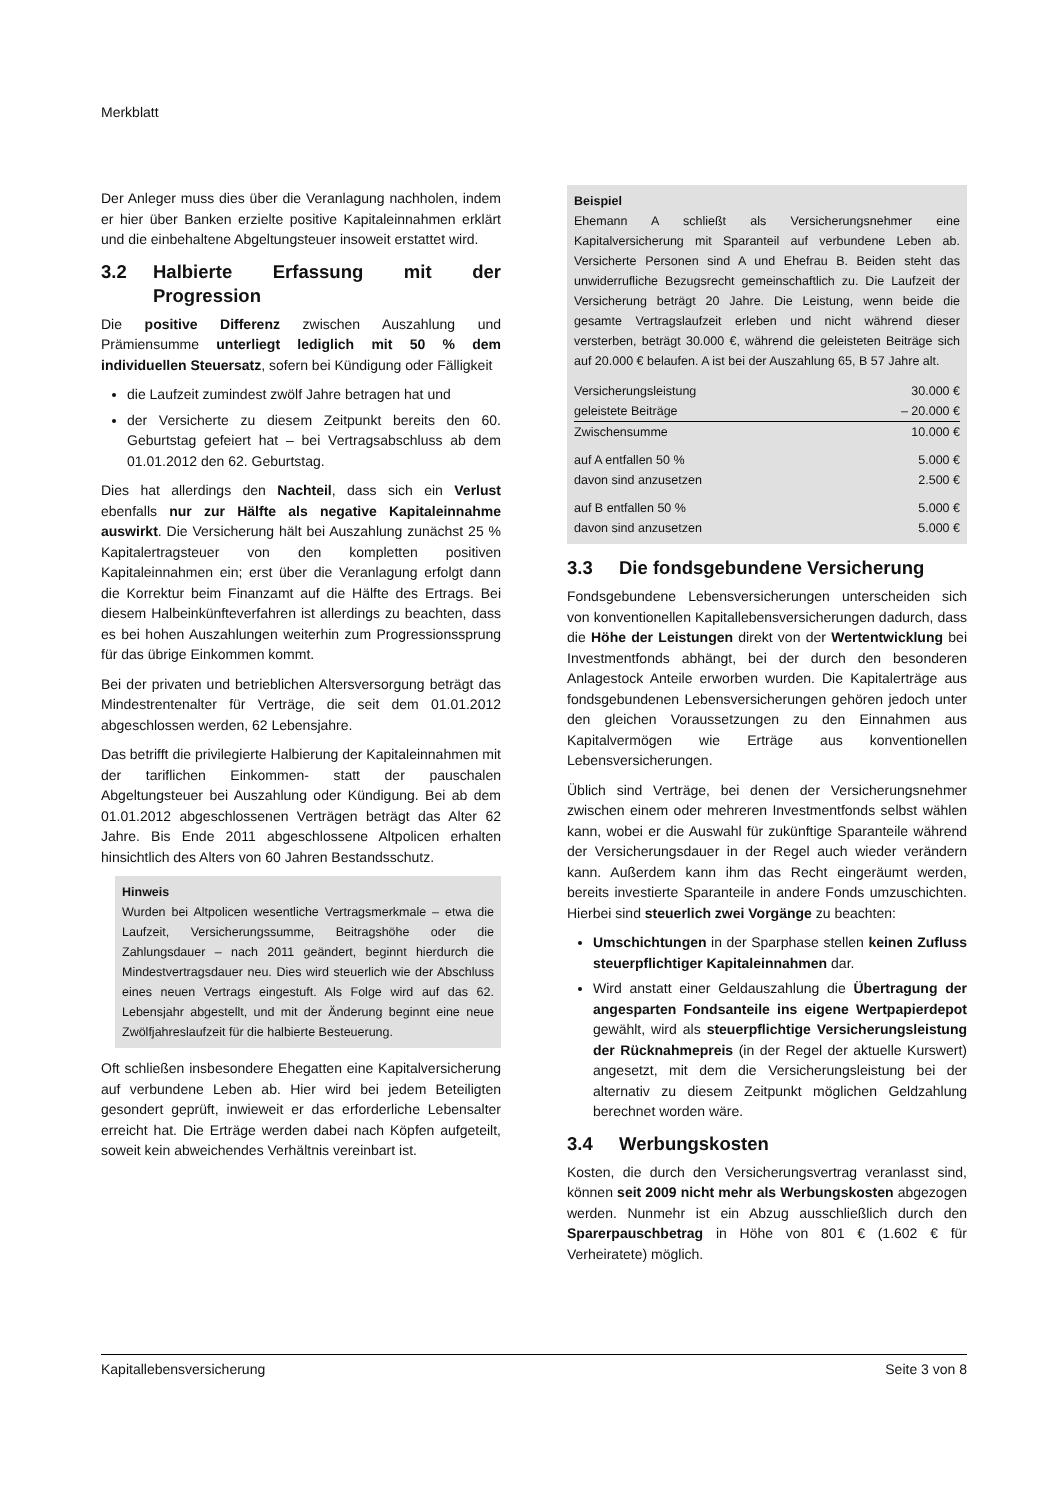Merkblatt
Der Anleger muss dies über die Veranlagung nachholen, indem er hier über Banken erzielte positive Kapitaleinnahmen erklärt und die einbehaltene Abgeltungsteuer insoweit erstattet wird.
3.2 Halbierte Erfassung mit der Progression
Die positive Differenz zwischen Auszahlung und Prämiensumme unterliegt lediglich mit 50 % dem individuellen Steuersatz, sofern bei Kündigung oder Fälligkeit
die Laufzeit zumindest zwölf Jahre betragen hat und
der Versicherte zu diesem Zeitpunkt bereits den 60. Geburtstag gefeiert hat – bei Vertragsabschluss ab dem 01.01.2012 den 62. Geburtstag.
Dies hat allerdings den Nachteil, dass sich ein Verlust ebenfalls nur zur Hälfte als negative Kapitaleinnahme auswirkt. Die Versicherung hält bei Auszahlung zunächst 25 % Kapitalertragsteuer von den kompletten positiven Kapitaleinnahmen ein; erst über die Veranlagung erfolgt dann die Korrektur beim Finanzamt auf die Hälfte des Ertrags. Bei diesem Halbeinkünfteverfahren ist allerdings zu beachten, dass es bei hohen Auszahlungen weiterhin zum Progressionssprung für das übrige Einkommen kommt.
Bei der privaten und betrieblichen Altersversorgung beträgt das Mindestrentenalter für Verträge, die seit dem 01.01.2012 abgeschlossen werden, 62 Lebensjahre.
Das betrifft die privilegierte Halbierung der Kapitaleinnahmen mit der tariflichen Einkommen- statt der pauschalen Abgeltungsteuer bei Auszahlung oder Kündigung. Bei ab dem 01.01.2012 abgeschlossenen Verträgen beträgt das Alter 62 Jahre. Bis Ende 2011 abgeschlossene Altpolicen erhalten hinsichtlich des Alters von 60 Jahren Bestandsschutz.
Hinweis
Wurden bei Altpolicen wesentliche Vertragsmerkmale – etwa die Laufzeit, Versicherungssumme, Beitragshöhe oder die Zahlungsdauer – nach 2011 geändert, beginnt hierdurch die Mindestvertragsdauer neu. Dies wird steuerlich wie der Abschluss eines neuen Vertrags eingestuft. Als Folge wird auf das 62. Lebensjahr abgestellt, und mit der Änderung beginnt eine neue Zwölfjahreslaufzeit für die halbierte Besteuerung.
Oft schließen insbesondere Ehegatten eine Kapitalversicherung auf verbundene Leben ab. Hier wird bei jedem Beteiligten gesondert geprüft, inwieweit er das erforderliche Lebensalter erreicht hat. Die Erträge werden dabei nach Köpfen aufgeteilt, soweit kein abweichendes Verhältnis vereinbart ist.
Beispiel
Ehemann A schließt als Versicherungsnehmer eine Kapitalversicherung mit Sparanteil auf verbundene Leben ab. Versicherte Personen sind A und Ehefrau B. Beiden steht das unwiderrufliche Bezugsrecht gemeinschaftlich zu. Die Laufzeit der Versicherung beträgt 20 Jahre. Die Leistung, wenn beide die gesamte Vertragslaufzeit erleben und nicht während dieser versterben, beträgt 30.000 €, während die geleisteten Beiträge sich auf 20.000 € belaufen. A ist bei der Auszahlung 65, B 57 Jahre alt.
| Versicherungsleistung | 30.000 € |
| geleistete Beiträge | – 20.000 € |
| Zwischensumme | 10.000 € |
| auf A entfallen 50 % | 5.000 € |
| davon sind anzusetzen | 2.500 € |
| auf B entfallen 50 % | 5.000 € |
| davon sind anzusetzen | 5.000 € |
3.3 Die fondsgebundene Versicherung
Fondsgebundene Lebensversicherungen unterscheiden sich von konventionellen Kapitallebensversicherungen dadurch, dass die Höhe der Leistungen direkt von der Wertentwicklung bei Investmentfonds abhängt, bei der durch den besonderen Anlagestock Anteile erworben wurden. Die Kapitalerträge aus fondsgebundenen Lebensversicherungen gehören jedoch unter den gleichen Voraussetzungen zu den Einnahmen aus Kapitalvermögen wie Erträge aus konventionellen Lebensversicherungen.
Üblich sind Verträge, bei denen der Versicherungsnehmer zwischen einem oder mehreren Investmentfonds selbst wählen kann, wobei er die Auswahl für zukünftige Sparanteile während der Versicherungsdauer in der Regel auch wieder verändern kann. Außerdem kann ihm das Recht eingeräumt werden, bereits investierte Sparanteile in andere Fonds umzuschichten. Hierbei sind steuerlich zwei Vorgänge zu beachten:
Umschichtungen in der Sparphase stellen keinen Zufluss steuerpflichtiger Kapitaleinnahmen dar.
Wird anstatt einer Geldauszahlung die Übertragung der angesparten Fondsanteile ins eigene Wertpapierdepot gewählt, wird als steuerpflichtige Versicherungsleistung der Rücknahmepreis (in der Regel der aktuelle Kurswert) angesetzt, mit dem die Versicherungsleistung bei der alternativ zu diesem Zeitpunkt möglichen Geldzahlung berechnet worden wäre.
3.4 Werbungskosten
Kosten, die durch den Versicherungsvertrag veranlasst sind, können seit 2009 nicht mehr als Werbungskosten abgezogen werden. Nunmehr ist ein Abzug ausschließlich durch den Sparerpauschbetrag in Höhe von 801 € (1.602 € für Verheiratete) möglich.
Kapitallebensversicherung Seite 3 von 8